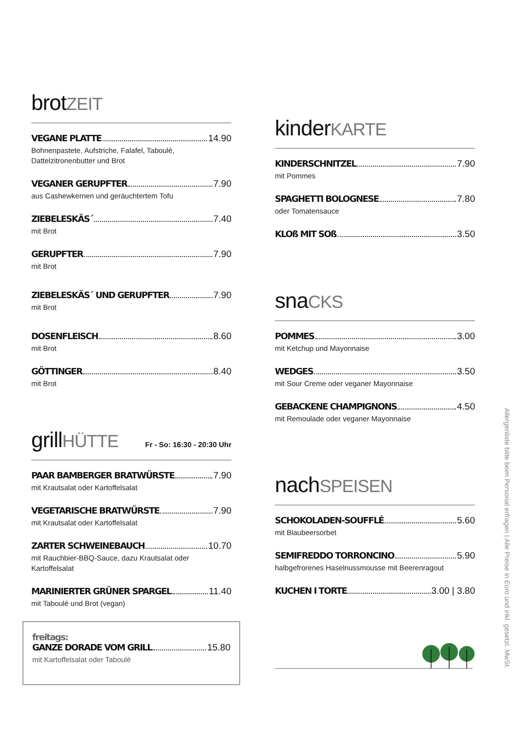brotZEIT
VEGANE PLATTE 14.90
Bohnenpastete, Aufstriche, Falafel, Taboulé,
Dattelzitronenbutter und Brot
VEGANER GERUPFTER 7.90
aus Cashewkernen und geräuchtertem Tofu
ZIEBELESKÄS´ 7.40
mit Brot
GERUPFTER 7.90
mit Brot
ZIEBELESKÄS´ UND GERUPFTER 7.90
mit Brot
DOSENFLEISCH 8.60
mit Brot
GÖTTINGER 8.40
mit Brot
grillHÜTTE
Fr - So: 16:30 - 20:30 Uhr
PAAR BAMBERGER BRATWÜRSTE 7.90
mit Krautsalat oder Kartoffelsalat
VEGETARISCHE BRATWÜRSTE 7.90
mit Krautsalat oder Kartoffelsalat
ZARTER SCHWEINEBAUCH 10.70
mit Rauchbier-BBQ-Sauce, dazu Krautsalat oder Kartoffelsalat
MARINIERTER GRÜNER SPARGEL 11.40
mit Taboulé und Brot (vegan)
freitags:
GANZE DORADE VOM GRILL 15.80
mit Kartoffelsalat oder Taboulé
kinderKARTE
KINDERSCHNITZEL 7.90
mit Pommes
SPAGHETTI BOLOGNESE 7.80
oder Tomatensauce
KLOß MIT SOß 3.50
snaCKS
POMMES 3.00
mit Ketchup und Mayonnaise
WEDGES 3.50
mit Sour Creme oder veganer Mayonnaise
GEBACKENE CHAMPIGNONS 4.50
mit Remoulade oder veganer Mayonnaise
nachSPEISEN
SCHOKOLADEN-SOUFFLÉ 5.60
mit Blaubeersorbet
SEMIFREDDO TORRONCINO 5.90
halbgefrorenes Haselnussmousse mit Beerenragout
KUCHEN I TORTE 3.00 | 3.80
Allergenliste bitte beim Personal erfragen | Alle Preise in Euro und inkl. gesetzl. MwSt.